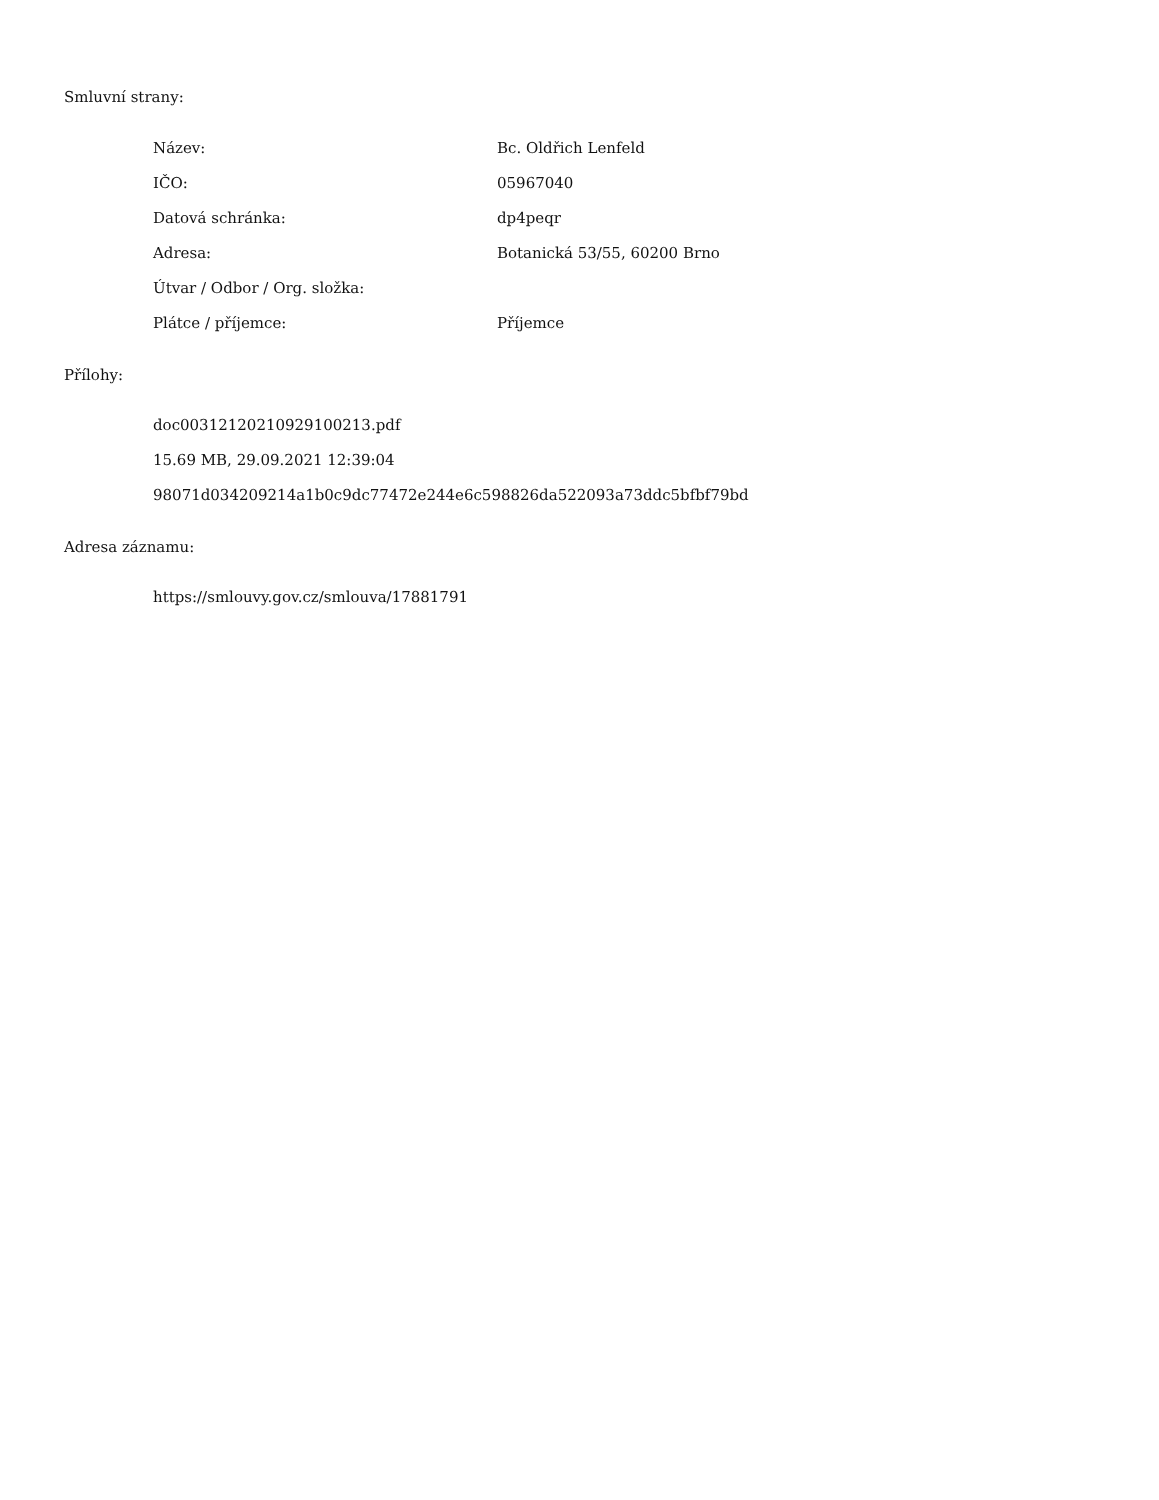Smluvní strany:
| Název: | Bc. Oldřich Lenfeld |
| IČO: | 05967040 |
| Datová schránka: | dp4peqr |
| Adresa: | Botanická 53/55, 60200 Brno |
| Útvar / Odbor / Org. složka: | |
| Plátce / příjemce: | Příjemce |
Přílohy:
doc00312120210929100213.pdf
15.69 MB, 29.09.2021 12:39:04
98071d034209214a1b0c9dc77472e244e6c598826da522093a73ddc5bfbf79bd
Adresa záznamu:
https://smlouvy.gov.cz/smlouva/17881791